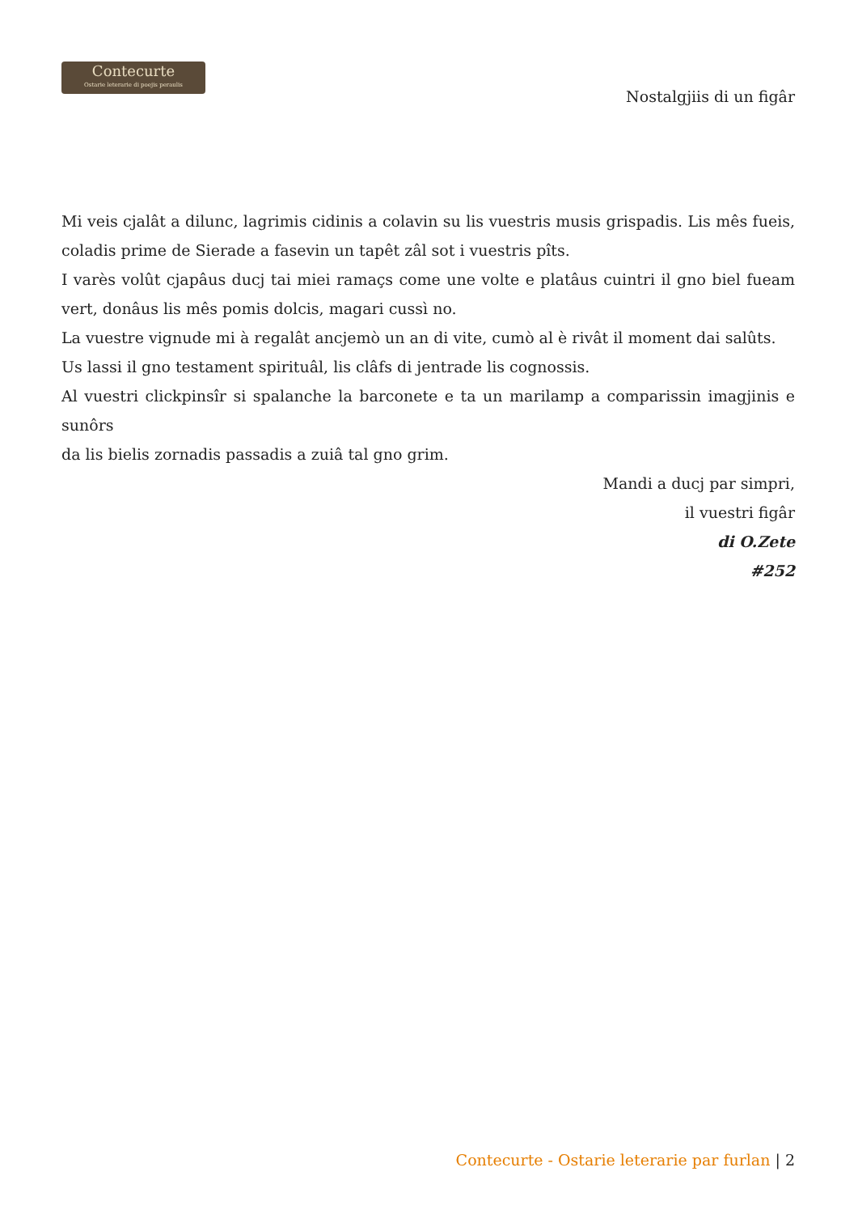Contecurte
Ostarie leterarie di poejis peraulis
Nostalgjiis di un figâr
Mi veis cjalât a dilunc, lagrimis cidinis a colavin su lis vuestris musis grispadis. Lis mês fueis, coladis prime de Sierade a fasevin un tapêt zâl sot i vuestris pîts.
I varès volût cjapâus ducj tai miei ramaçs come une volte e platâus cuintri il gno biel fueam vert, donâus lis mês pomis dolcis, magari cussì no.
La vuestre vignude mi à regalât ancjemò un an di vite, cumò al è rivât il moment dai salûts.
Us lassi il gno testament spirituâl, lis clâfs di jentrade lis cognossis.
Al vuestri clickpinsîr si spalanche la barconete e ta un marilamp a comparissin imagjinis e sunôrs
da lis bielis zornadis passadis a zuiâ tal gno grim.
Mandi a ducj par simpri,
il vuestri figâr
di O.Zete
#252
Contecurte - Ostarie leterarie par furlan | 2